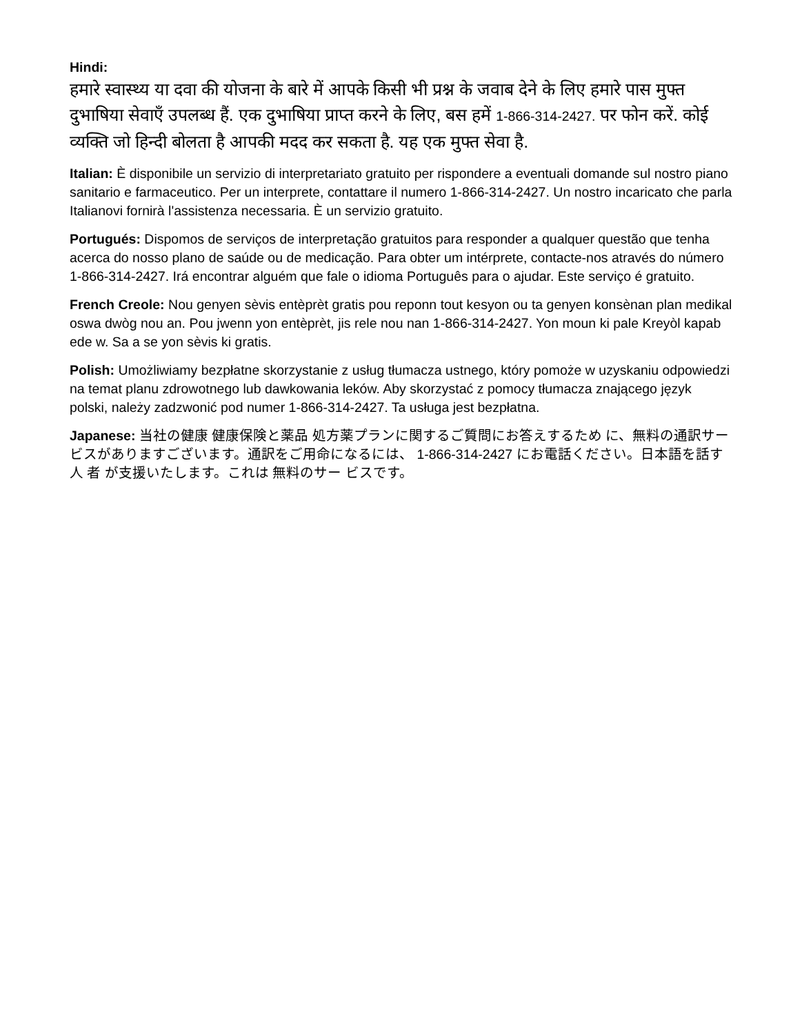Hindi:
हमारे स्वास्थ्य या दवा की योजना के बारे में आपके किसी भी प्रश्न के जवाब देने के लिए हमारे पास मुफ्त दुभाषिया सेवाएँ उपलब्ध हैं. एक दुभाषिया प्राप्त करने के लिए, बस हमें 1-866-314-2427. पर फोन करें. कोई व्यक्ति जो हिन्दी बोलता है आपकी मदद कर सकता है. यह एक मुफ्त सेवा है.
Italian: È disponibile un servizio di interpretariato gratuito per rispondere a eventuali domande sul nostro piano sanitario e farmaceutico. Per un interprete, contattare il numero 1-866-314-2427. Un nostro incaricato che parla Italianovi fornirà l'assistenza necessaria. È un servizio gratuito.
Portugués: Dispomos de serviços de interpretação gratuitos para responder a qualquer questão que tenha acerca do nosso plano de saúde ou de medicação. Para obter um intérprete, contacte-nos através do número 1-866-314-2427. Irá encontrar alguém que fale o idioma Português para o ajudar. Este serviço é gratuito.
French Creole: Nou genyen sèvis entèprèt gratis pou reponn tout kesyon ou ta genyen konsènan plan medikal oswa dwòg nou an. Pou jwenn yon entèprèt, jis rele nou nan 1-866-314-2427. Yon moun ki pale Kreyòl kapab ede w. Sa a se yon sèvis ki gratis.
Polish: Umożliwiamy bezpłatne skorzystanie z usług tłumacza ustnego, który pomoże w uzyskaniu odpowiedzi na temat planu zdrowotnego lub dawkowania leków. Aby skorzystać z pomocy tłumacza znającego język polski, należy zadzwonić pod numer 1-866-314-2427. Ta usługa jest bezpłatna.
Japanese: 当社の健康 健康保険と薬品 処方薬プランに関するご質問にお答えするため に、無料の通訳サービスがありますございます。通訳をご用命になるには、 1-866-314-2427 にお電話ください。日本語を話す人 者 が支援いたします。これは 無料のサー ビスです。